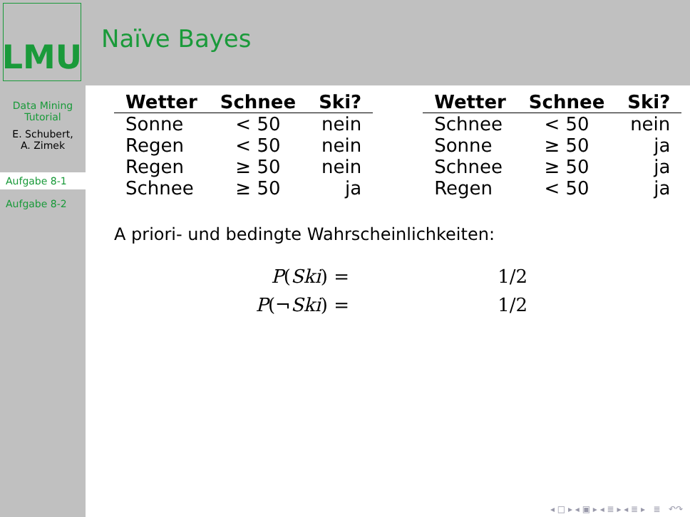LMU
Naïve Bayes
Data Mining
Tutorial
E. Schubert,
A. Zimek
Aufgabe 8-1
Aufgabe 8-2
| Wetter | Schnee | Ski? |
| --- | --- | --- |
| Sonne | < 50 | nein |
| Regen | < 50 | nein |
| Regen | ≥ 50 | nein |
| Schnee | ≥ 50 | ja |
| Wetter | Schnee | Ski? |
| --- | --- | --- |
| Schnee | < 50 | nein |
| Sonne | ≥ 50 | ja |
| Schnee | ≥ 50 | ja |
| Regen | < 50 | ja |
A priori- und bedingte Wahrscheinlichkeiten:
P(Ski) =
1/2
P(¬Ski) =
1/2
◂ □ ▸ ◂ ▣ ▸ ◂ ≣ ▸ ◂ ≣ ▸ ≣ ↶↷